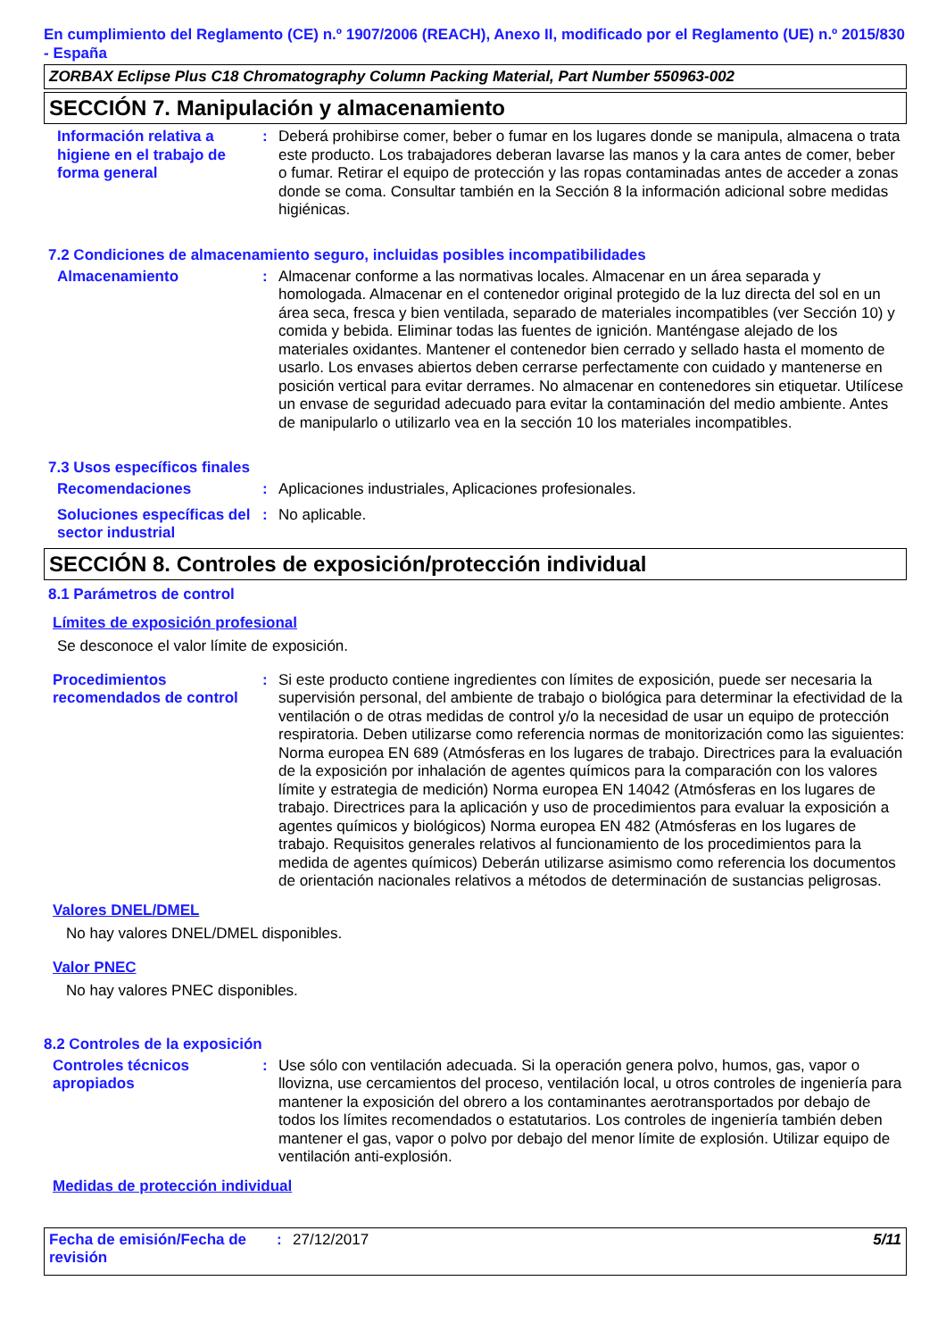En cumplimiento del Reglamento (CE) n.º 1907/2006 (REACH), Anexo II, modificado por el Reglamento (UE) n.º 2015/830 - España
ZORBAX Eclipse Plus C18 Chromatography Column Packing Material, Part Number 550963-002
SECCIÓN 7. Manipulación y almacenamiento
Información relativa a higiene en el trabajo de forma general
: Deberá prohibirse comer, beber o fumar en los lugares donde se manipula, almacena o trata este producto. Los trabajadores deberan lavarse las manos y la cara antes de comer, beber o fumar. Retirar el equipo de protección y las ropas contaminadas antes de acceder a zonas donde se coma. Consultar también en la Sección 8 la información adicional sobre medidas higiénicas.
7.2 Condiciones de almacenamiento seguro, incluidas posibles incompatibilidades
Almacenamiento : Almacenar conforme a las normativas locales. Almacenar en un área separada y homologada. Almacenar en el contenedor original protegido de la luz directa del sol en un área seca, fresca y bien ventilada, separado de materiales incompatibles (ver Sección 10) y comida y bebida. Eliminar todas las fuentes de ignición. Manténgase alejado de los materiales oxidantes. Mantener el contenedor bien cerrado y sellado hasta el momento de usarlo. Los envases abiertos deben cerrarse perfectamente con cuidado y mantenerse en posición vertical para evitar derrames. No almacenar en contenedores sin etiquetar. Utilícese un envase de seguridad adecuado para evitar la contaminación del medio ambiente. Antes de manipularlo o utilizarlo vea en la sección 10 los materiales incompatibles.
7.3 Usos específicos finales
Recomendaciones : Aplicaciones industriales, Aplicaciones profesionales.
Soluciones específicas del sector industrial
: No aplicable.
SECCIÓN 8. Controles de exposición/protección individual
8.1 Parámetros de control
Límites de exposición profesional
Se desconoce el valor límite de exposición.
Procedimientos recomendados de control
: Si este producto contiene ingredientes con límites de exposición, puede ser necesaria la supervisión personal, del ambiente de trabajo o biológica para determinar la efectividad de la ventilación o de otras medidas de control y/o la necesidad de usar un equipo de protección respiratoria. Deben utilizarse como referencia normas de monitorización como las siguientes: Norma europea EN 689 (Atmósferas en los lugares de trabajo. Directrices para la evaluación de la exposición por inhalación de agentes químicos para la comparación con los valores límite y estrategia de medición) Norma europea EN 14042 (Atmósferas en los lugares de trabajo. Directrices para la aplicación y uso de procedimientos para evaluar la exposición a agentes químicos y biológicos) Norma europea EN 482 (Atmósferas en los lugares de trabajo. Requisitos generales relativos al funcionamiento de los procedimientos para la medida de agentes químicos) Deberán utilizarse asimismo como referencia los documentos de orientación nacionales relativos a métodos de determinación de sustancias peligrosas.
Valores DNEL/DMEL
No hay valores DNEL/DMEL disponibles.
Valor PNEC
No hay valores PNEC disponibles.
8.2 Controles de la exposición
Controles técnicos apropiados
: Use sólo con ventilación adecuada. Si la operación genera polvo, humos, gas, vapor o llovizna, use cercamientos del proceso, ventilación local, u otros controles de ingeniería para mantener la exposición del obrero a los contaminantes aerotransportados por debajo de todos los límites recomendados o estatutarios. Los controles de ingeniería también deben mantener el gas, vapor o polvo por debajo del menor límite de explosión. Utilizar equipo de ventilación anti-explosión.
Medidas de protección individual
Fecha de emisión/Fecha de revisión
: 27/12/2017 5/11